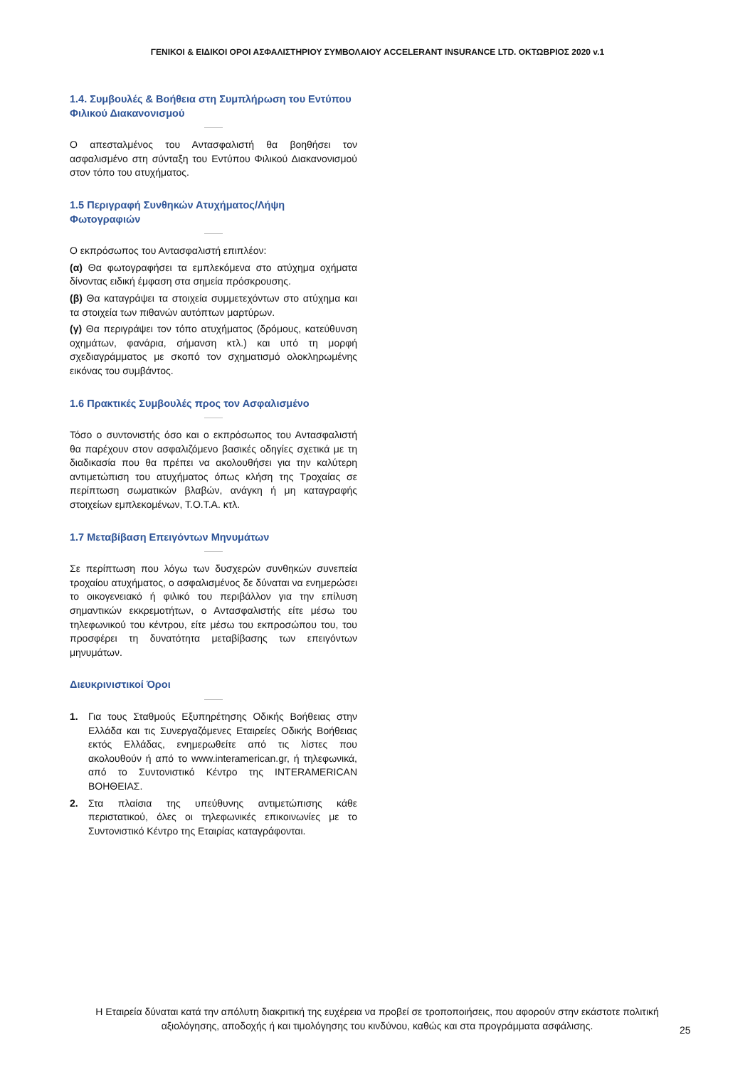ΓΕΝΙΚΟΙ & ΕΙΔΙΚΟΙ ΟΡΟΙ ΑΣΦΑΛΙΣΤΗΡΙΟΥ ΣΥΜΒΟΛΑΙΟΥ ACCELERANT INSURANCE LTD. ΟΚΤΩΒΡΙΟΣ 2020 v.1
1.4. Συμβουλές & Βοήθεια στη Συμπλήρωση του Εντύπου Φιλικού Διακανονισμού
Ο απεσταλμένος του Αντασφαλιστή θα βοηθήσει τον ασφαλισμένο στη σύνταξη του Εντύπου Φιλικού Διακανονισμού στον τόπο του ατυχήματος.
1.5 Περιγραφή Συνθηκών Ατυχήματος/Λήψη Φωτογραφιών
Ο εκπρόσωπος του Αντασφαλιστή επιπλέον:
(α) Θα φωτογραφήσει τα εμπλεκόμενα στο ατύχημα οχήματα δίνοντας ειδική έμφαση στα σημεία πρόσκρουσης.
(β) Θα καταγράψει τα στοιχεία συμμετεχόντων στο ατύχημα και τα στοιχεία των πιθανών αυτόπτων μαρτύρων.
(γ) Θα περιγράψει τον τόπο ατυχήματος (δρόμους, κατεύθυνση οχημάτων, φανάρια, σήμανση κτλ.) και υπό τη μορφή σχεδιαγράμματος με σκοπό τον σχηματισμό ολοκληρωμένης εικόνας του συμβάντος.
1.6 Πρακτικές Συμβουλές προς τον Ασφαλισμένο
Τόσο ο συντονιστής όσο και ο εκπρόσωπος του Αντασφαλιστή θα παρέχουν στον ασφαλιζόμενο βασικές οδηγίες σχετικά με τη διαδικασία που θα πρέπει να ακολουθήσει για την καλύτερη αντιμετώπιση του ατυχήματος όπως κλήση της Τροχαίας σε περίπτωση σωματικών βλαβών, ανάγκη ή μη καταγραφής στοιχείων εμπλεκομένων, Τ.Ο.Τ.Α. κτλ.
1.7 Μεταβίβαση Επειγόντων Μηνυμάτων
Σε περίπτωση που λόγω των δυσχερών συνθηκών συνεπεία τροχαίου ατυχήματος, ο ασφαλισμένος δε δύναται να ενημερώσει το οικογενειακό ή φιλικό του περιβάλλον για την επίλυση σημαντικών εκκρεμοτήτων, ο Αντασφαλιστής είτε μέσω του τηλεφωνικού του κέντρου, είτε μέσω του εκπροσώπου του, του προσφέρει τη δυνατότητα μεταβίβασης των επειγόντων μηνυμάτων.
Διευκρινιστικοί Όροι
1. Για τους Σταθμούς Εξυπηρέτησης Οδικής Βοήθειας στην Ελλάδα και τις Συνεργαζόμενες Εταιρείες Οδικής Βοήθειας εκτός Ελλάδας, ενημερωθείτε από τις λίστες που ακολουθούν ή από το www.interamerican.gr, ή τηλεφωνικά, από το Συντονιστικό Κέντρο της INTERAMERICAN ΒΟΗΘΕΙΑΣ.
2. Στα πλαίσια της υπεύθυνης αντιμετώπισης κάθε περιστατικού, όλες οι τηλεφωνικές επικοινωνίες με το Συντονιστικό Κέντρο της Εταιρίας καταγράφονται.
Η Εταιρεία δύναται κατά την απόλυτη διακριτική της ευχέρεια να προβεί σε τροποποιήσεις, που αφορούν στην εκάστοτε πολιτική αξιολόγησης, αποδοχής ή και τιμολόγησης του κινδύνου, καθώς και στα προγράμματα ασφάλισης.
25